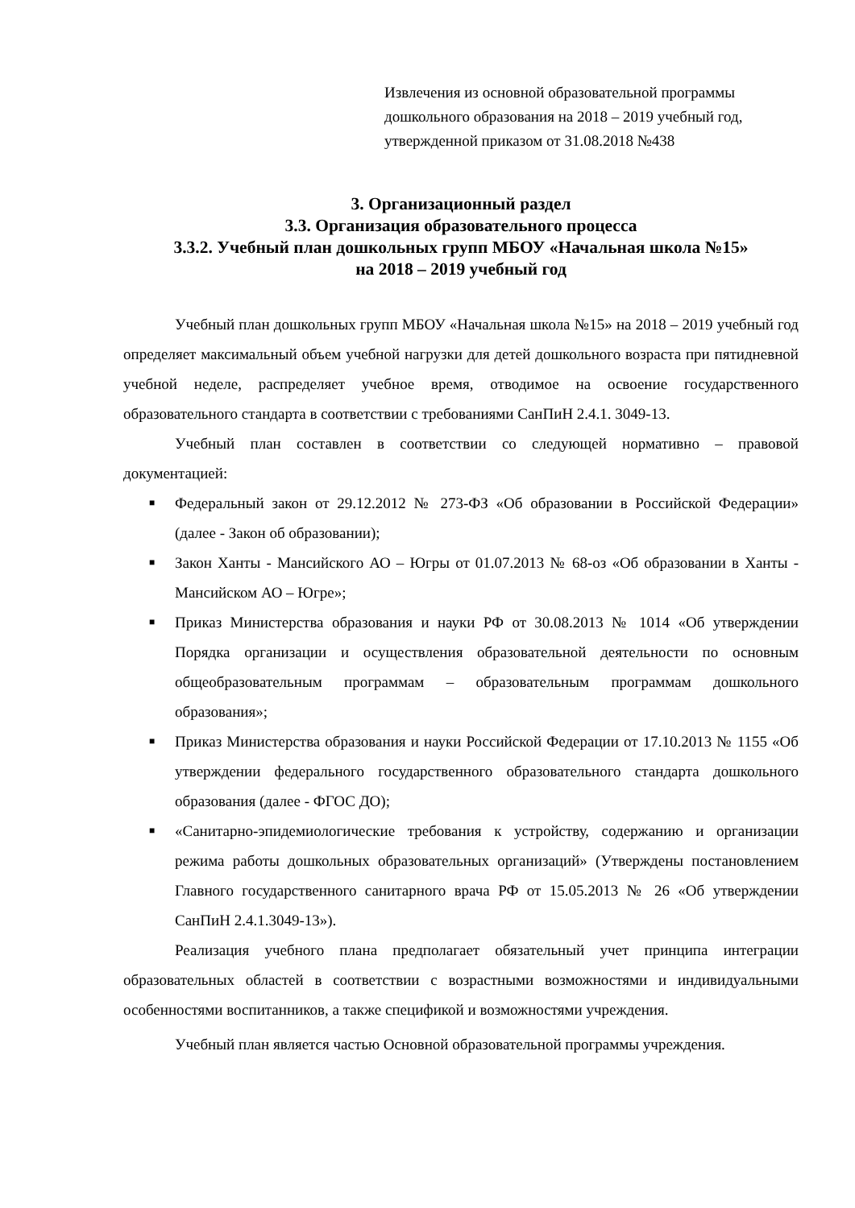Извлечения из основной образовательной программы
дошкольного образования на 2018 – 2019 учебный год,
утвержденной приказом от 31.08.2018 №438
3. Организационный раздел
3.3. Организация образовательного процесса
3.3.2. Учебный план дошкольных групп МБОУ «Начальная школа №15»
на 2018 – 2019 учебный год
Учебный план дошкольных групп МБОУ «Начальная школа №15» на 2018 – 2019 учебный год определяет максимальный объем учебной нагрузки для детей дошкольного возраста при пятидневной учебной неделе, распределяет учебное время, отводимое на освоение государственного образовательного стандарта в соответствии с требованиями СанПиН 2.4.1. 3049-13.
Учебный план составлен в соответствии со следующей нормативно – правовой документацией:
■ Федеральный закон от 29.12.2012 № 273-ФЗ «Об образовании в Российской Федерации» (далее - Закон об образовании);
■ Закон Ханты - Мансийского АО – Югры от 01.07.2013 № 68-оз «Об образовании в Ханты - Мансийском АО – Югре»;
■ Приказ Министерства образования и науки РФ от 30.08.2013 № 1014 «Об утверждении Порядка организации и осуществления образовательной деятельности по основным общеобразовательным программам – образовательным программам дошкольного образования»;
■ Приказ Министерства образования и науки Российской Федерации от 17.10.2013 № 1155 «Об утверждении федерального государственного образовательного стандарта дошкольного образования (далее - ФГОС ДО);
■ «Санитарно-эпидемиологические требования к устройству, содержанию и организации режима работы дошкольных образовательных организаций» (Утверждены постановлением Главного государственного санитарного врача РФ от 15.05.2013 № 26 «Об утверждении СанПиН 2.4.1.3049-13»).
Реализация учебного плана предполагает обязательный учет принципа интеграции образовательных областей в соответствии с возрастными возможностями и индивидуальными особенностями воспитанников, а также спецификой и возможностями учреждения.
Учебный план является частью Основной образовательной программы учреждения.